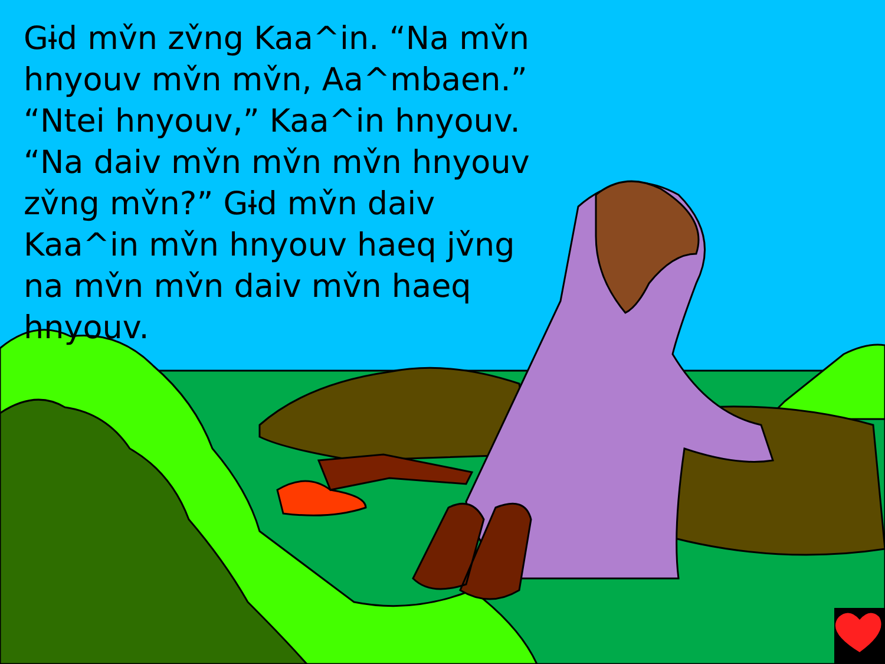Gɨd mv̌n zv̌ng Kaa^in. “Na mv̌n hnyouv mv̌n mv̌n, Aa^mbaen.”
“Ntei hnyouv,” Kaa^in hnyouv. “Na daiv mv̌n mv̌n mv̌n hnyouv zv̌ng mv̌n?” Gɨd mv̌n daiv Kaa^in mv̌n hnyouv haeq jv̌ng na mv̌n mv̌n daiv mv̌n haeq hnyouv.